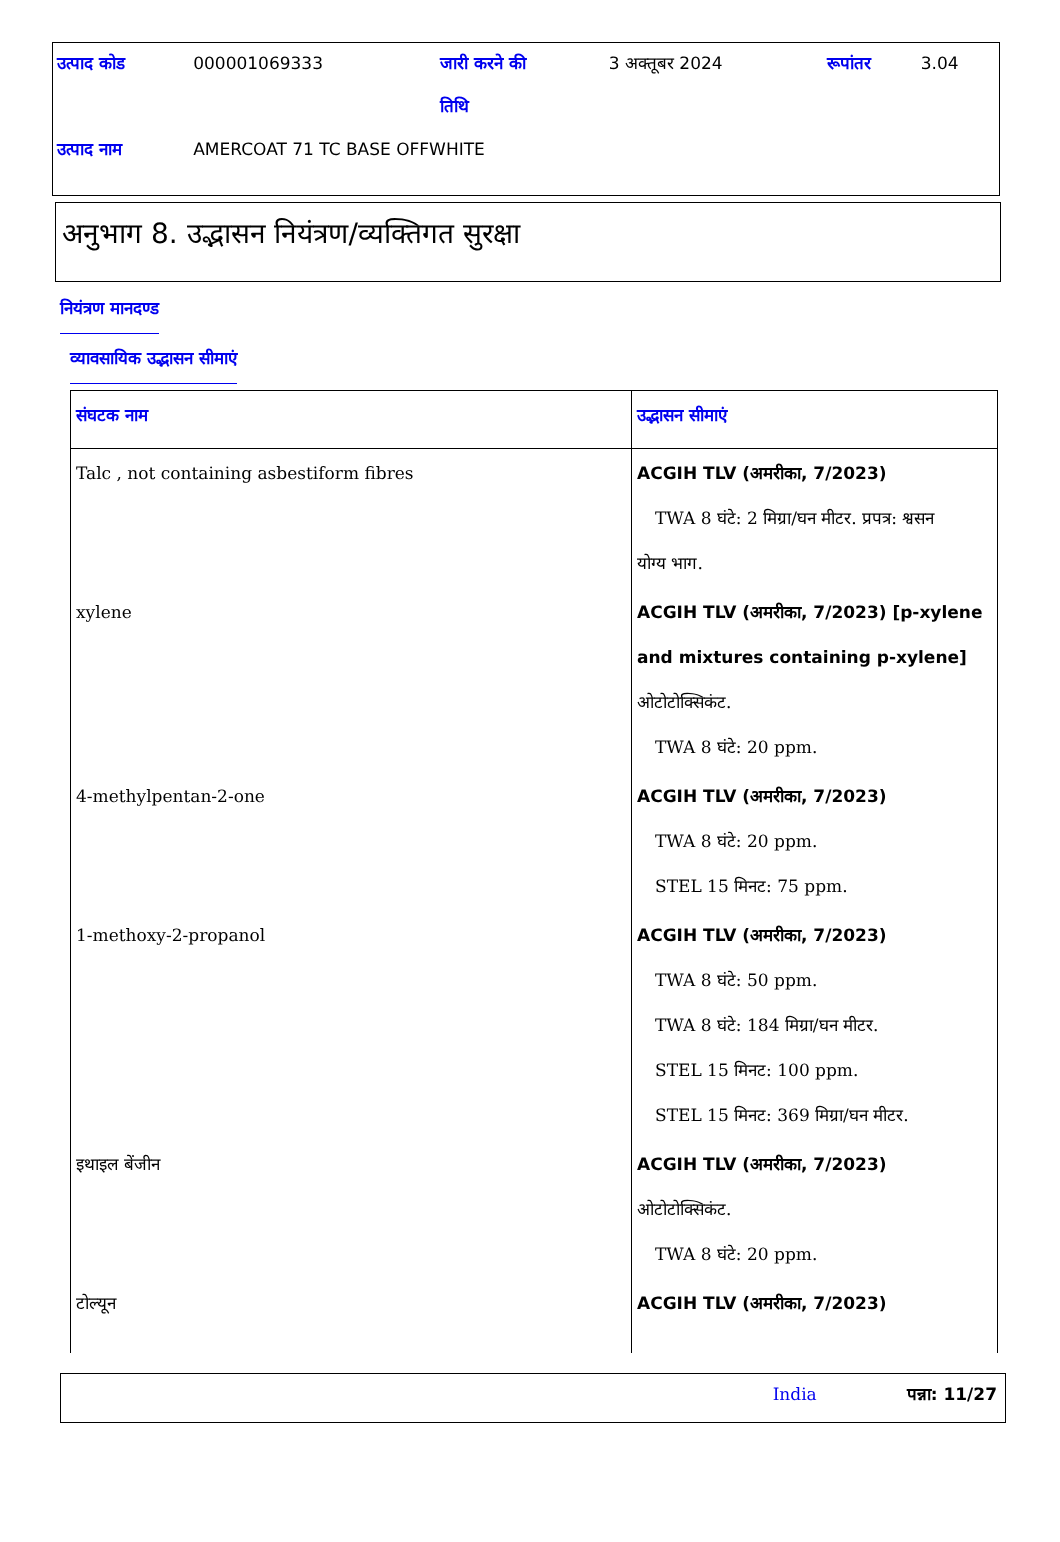| उत्पाद कोड | 000001069333 | जारी करने की तिथि | 3 अक्तूबर 2024 | रूपांतर | 3.04 |
| उत्पाद नाम | AMERCOAT 71 TC BASE OFFWHITE | | | | |
अनुभाग 8. उद्भासन नियंत्रण/व्यक्तिगत सुरक्षा
नियंत्रण मानदण्ड
व्यावसायिक उद्भासन सीमाएं
| संघटक नाम | उद्भासन सीमाएं |
| --- | --- |
| Talc , not containing asbestiform fibres | ACGIH TLV (अमरीका, 7/2023) TWA 8 घंटे: 2 मिग्रा/घन मीटर. प्रपत्र: श्वसन योग्य भाग. |
| xylene | ACGIH TLV (अमरीका, 7/2023) [p-xylene and mixtures containing p-xylene] ओटोटोक्सिकंट. TWA 8 घंटे: 20 ppm. |
| 4-methylpentan-2-one | ACGIH TLV (अमरीका, 7/2023) TWA 8 घंटे: 20 ppm. STEL 15 मिनट: 75 ppm. |
| 1-methoxy-2-propanol | ACGIH TLV (अमरीका, 7/2023) TWA 8 घंटे: 50 ppm. TWA 8 घंटे: 184 मिग्रा/घन मीटर. STEL 15 मिनट: 100 ppm. STEL 15 मिनट: 369 मिग्रा/घन मीटर. |
| इथाइल बेंजीन | ACGIH TLV (अमरीका, 7/2023) ओटोटोक्सिकंट. TWA 8 घंटे: 20 ppm. |
| टोल्यून | ACGIH TLV (अमरीका, 7/2023) |
India पन्ना: 11/27